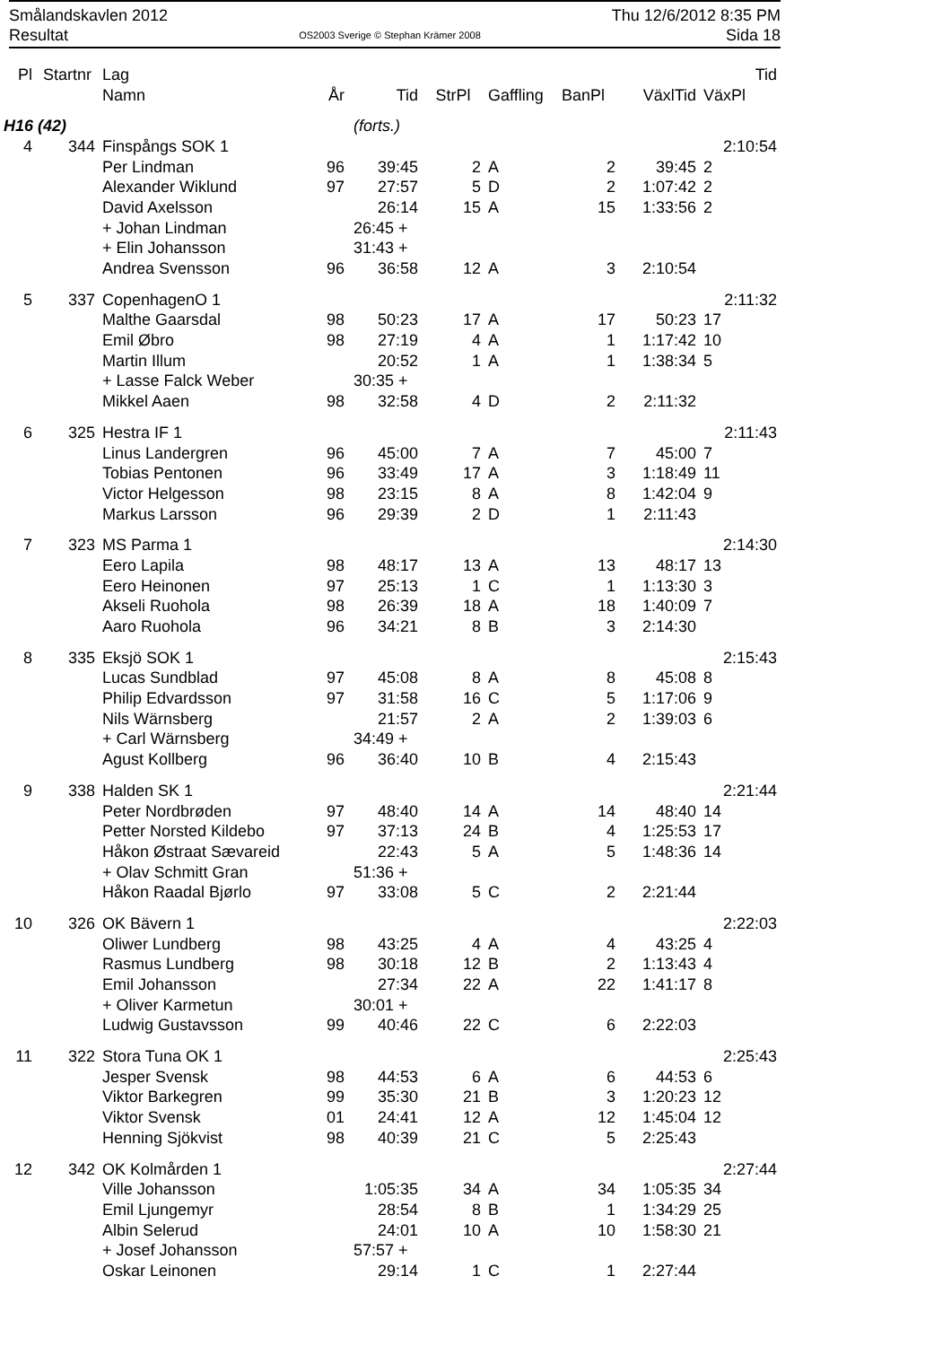Smålandskavlen 2012
Resultat
OS2003 Sverige © Stephan Krämer 2008
Thu 12/6/2012 8:35 PM
Sida 18
| Pl | Startnr | Lag | | | | | | | Tid |
| --- | --- | --- | --- | --- | --- | --- | --- | --- | --- |
| | | Namn | År | Tid | StrPl | Gaffling | BanPl | VäxlTid | VäxPl |
| H16 (42) | | | | (forts.) | | | | | |
| 4 | 344 | Finspångs SOK 1 | | | | | | | 2:10:54 |
| | | Per Lindman | 96 | 39:45 | 2 | A | 2 | 39:45 | 2 |
| | | Alexander Wiklund | 97 | 27:57 | 5 | D | 2 | 1:07:42 | 2 |
| | | David Axelsson | | 26:14 | 15 | A | 15 | 1:33:56 | 2 |
| | | + Johan Lindman | | 26:45 + | | | | | |
| | | + Elin Johansson | | 31:43 + | | | | | |
| | | Andrea Svensson | 96 | 36:58 | 12 | A | 3 | 2:10:54 | |
| 5 | 337 | CopenhagenO 1 | | | | | | | 2:11:32 |
| | | Malthe Gaarsdal | 98 | 50:23 | 17 | A | 17 | 50:23 | 17 |
| | | Emil Øbro | 98 | 27:19 | 4 | A | 1 | 1:17:42 | 10 |
| | | Martin Illum | | 20:52 | 1 | A | 1 | 1:38:34 | 5 |
| | | + Lasse Falck Weber | | 30:35 + | | | | | |
| | | Mikkel Aaen | 98 | 32:58 | 4 | D | 2 | 2:11:32 | |
| 6 | 325 | Hestra IF 1 | | | | | | | 2:11:43 |
| | | Linus Landergren | 96 | 45:00 | 7 | A | 7 | 45:00 | 7 |
| | | Tobias Pentonen | 96 | 33:49 | 17 | A | 3 | 1:18:49 | 11 |
| | | Victor Helgesson | 98 | 23:15 | 8 | A | 8 | 1:42:04 | 9 |
| | | Markus Larsson | 96 | 29:39 | 2 | D | 1 | 2:11:43 | |
| 7 | 323 | MS Parma 1 | | | | | | | 2:14:30 |
| | | Eero Lapila | 98 | 48:17 | 13 | A | 13 | 48:17 | 13 |
| | | Eero Heinonen | 97 | 25:13 | 1 | C | 1 | 1:13:30 | 3 |
| | | Akseli Ruohola | 98 | 26:39 | 18 | A | 18 | 1:40:09 | 7 |
| | | Aaro Ruohola | 96 | 34:21 | 8 | B | 3 | 2:14:30 | |
| 8 | 335 | Eksjö SOK 1 | | | | | | | 2:15:43 |
| | | Lucas Sundblad | 97 | 45:08 | 8 | A | 8 | 45:08 | 8 |
| | | Philip Edvardsson | 97 | 31:58 | 16 | C | 5 | 1:17:06 | 9 |
| | | Nils Wärnsberg | | 21:57 | 2 | A | 2 | 1:39:03 | 6 |
| | | + Carl Wärnsberg | | 34:49 + | | | | | |
| | | Agust Kollberg | 96 | 36:40 | 10 | B | 4 | 2:15:43 | |
| 9 | 338 | Halden SK 1 | | | | | | | 2:21:44 |
| | | Peter Nordbrøden | 97 | 48:40 | 14 | A | 14 | 48:40 | 14 |
| | | Petter Norsted Kildebo | 97 | 37:13 | 24 | B | 4 | 1:25:53 | 17 |
| | | Håkon Østraat Sævareid | | 22:43 | 5 | A | 5 | 1:48:36 | 14 |
| | | + Olav Schmitt Gran | | 51:36 + | | | | | |
| | | Håkon Raadal Bjørlo | 97 | 33:08 | 5 | C | 2 | 2:21:44 | |
| 10 | 326 | OK Bävern 1 | | | | | | | 2:22:03 |
| | | Oliwer Lundberg | 98 | 43:25 | 4 | A | 4 | 43:25 | 4 |
| | | Rasmus Lundberg | 98 | 30:18 | 12 | B | 2 | 1:13:43 | 4 |
| | | Emil Johansson | | 27:34 | 22 | A | 22 | 1:41:17 | 8 |
| | | + Oliver Karmetun | | 30:01 + | | | | | |
| | | Ludwig Gustavsson | 99 | 40:46 | 22 | C | 6 | 2:22:03 | |
| 11 | 322 | Stora Tuna OK 1 | | | | | | | 2:25:43 |
| | | Jesper Svensk | 98 | 44:53 | 6 | A | 6 | 44:53 | 6 |
| | | Viktor Barkegren | 99 | 35:30 | 21 | B | 3 | 1:20:23 | 12 |
| | | Viktor Svensk | 01 | 24:41 | 12 | A | 12 | 1:45:04 | 12 |
| | | Henning Sjökvist | 98 | 40:39 | 21 | C | 5 | 2:25:43 | |
| 12 | 342 | OK Kolmården 1 | | | | | | | 2:27:44 |
| | | Ville Johansson | | 1:05:35 | 34 | A | 34 | 1:05:35 | 34 |
| | | Emil Ljungemyr | | 28:54 | 8 | B | 1 | 1:34:29 | 25 |
| | | Albin Selerud | | 24:01 | 10 | A | 10 | 1:58:30 | 21 |
| | | + Josef Johansson | | 57:57 + | | | | | |
| | | Oskar Leinonen | | 29:14 | 1 | C | 1 | 2:27:44 | |